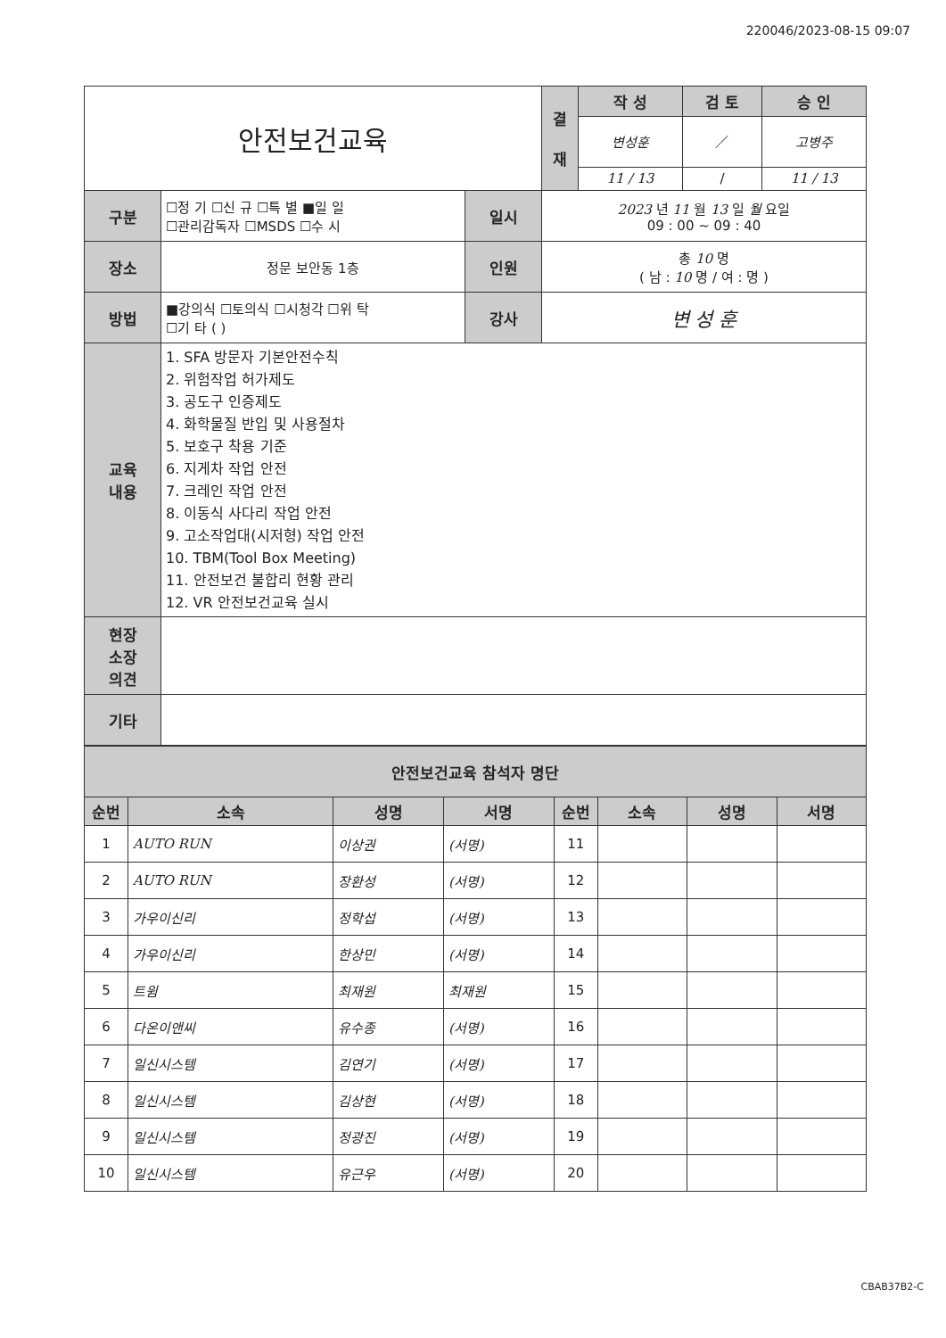220046/2023-08-15 09:07
| 안전보건교육 | | | | 결 재 | 작 성 | 검 토 | 승 인 |
| | | | | | 변성훈 | ／ | 고병주 |
| | | | | | 11 / 13 | / | 11 / 13 |
| 구분 | ☐정 기 ☐신 규 ☐특 별 ■일 일 ☐관리감독자 ☐MSDS ☐수 시 | 일시 | 2023 년 11 월 13 일 월 요일 09 : 00 ~ 09 : 40 | | | | |
| 장소 | 정문 보안동 1층 | 인원 | 총 10 명 ( 남 : 10 명 / 여 : 명 ) | | | | |
| 방법 | ■강의식 ☐토의식 ☐시청각 ☐위 탁 ☐기 타 ( ) | 강사 | 변 성 훈 | | | | |
| 교육 내용 | 1. SFA 방문자 기본안전수칙 2. 위험작업 허가제도 3. 공도구 인증제도 4. 화학물질 반입 및 사용절차 5. 보호구 착용 기준 6. 지게차 작업 안전 7. 크레인 작업 안전 8. 이동식 사다리 작업 안전 9. 고소작업대(시저형) 작업 안전 10. TBM(Tool Box Meeting) 11. 안전보건 불합리 현황 관리 12. VR 안전보건교육 실시 | | | | | | |
| 현장 소장 의견 | | | | | | | |
| 기타 | | | | | | | |
| 안전보건교육 참석자 명단 | | | | | | | |
| 순번 | 소속 | 성명 | 서명 | 순번 | 소속 | 성명 | 서명 |
| 1 | AUTO RUN | 이상권 | (서명) | 11 | | | |
| 2 | AUTO RUN | 장환성 | (서명) | 12 | | | |
| 3 | 가우이신리 | 정학섭 | (서명) | 13 | | | |
| 4 | 가우이신리 | 한상민 | (서명) | 14 | | | |
| 5 | 트윔 | 최재원 | 최재원 | 15 | | | |
| 6 | 다온이앤씨 | 유수종 | (서명) | 16 | | | |
| 7 | 일신시스템 | 김연기 | (서명) | 17 | | | |
| 8 | 일신시스템 | 김상현 | (서명) | 18 | | | |
| 9 | 일신시스템 | 정광진 | (서명) | 19 | | | |
| 10 | 일신시스템 | 유근우 | (서명) | 20 | | | |
CBAB37B2-C